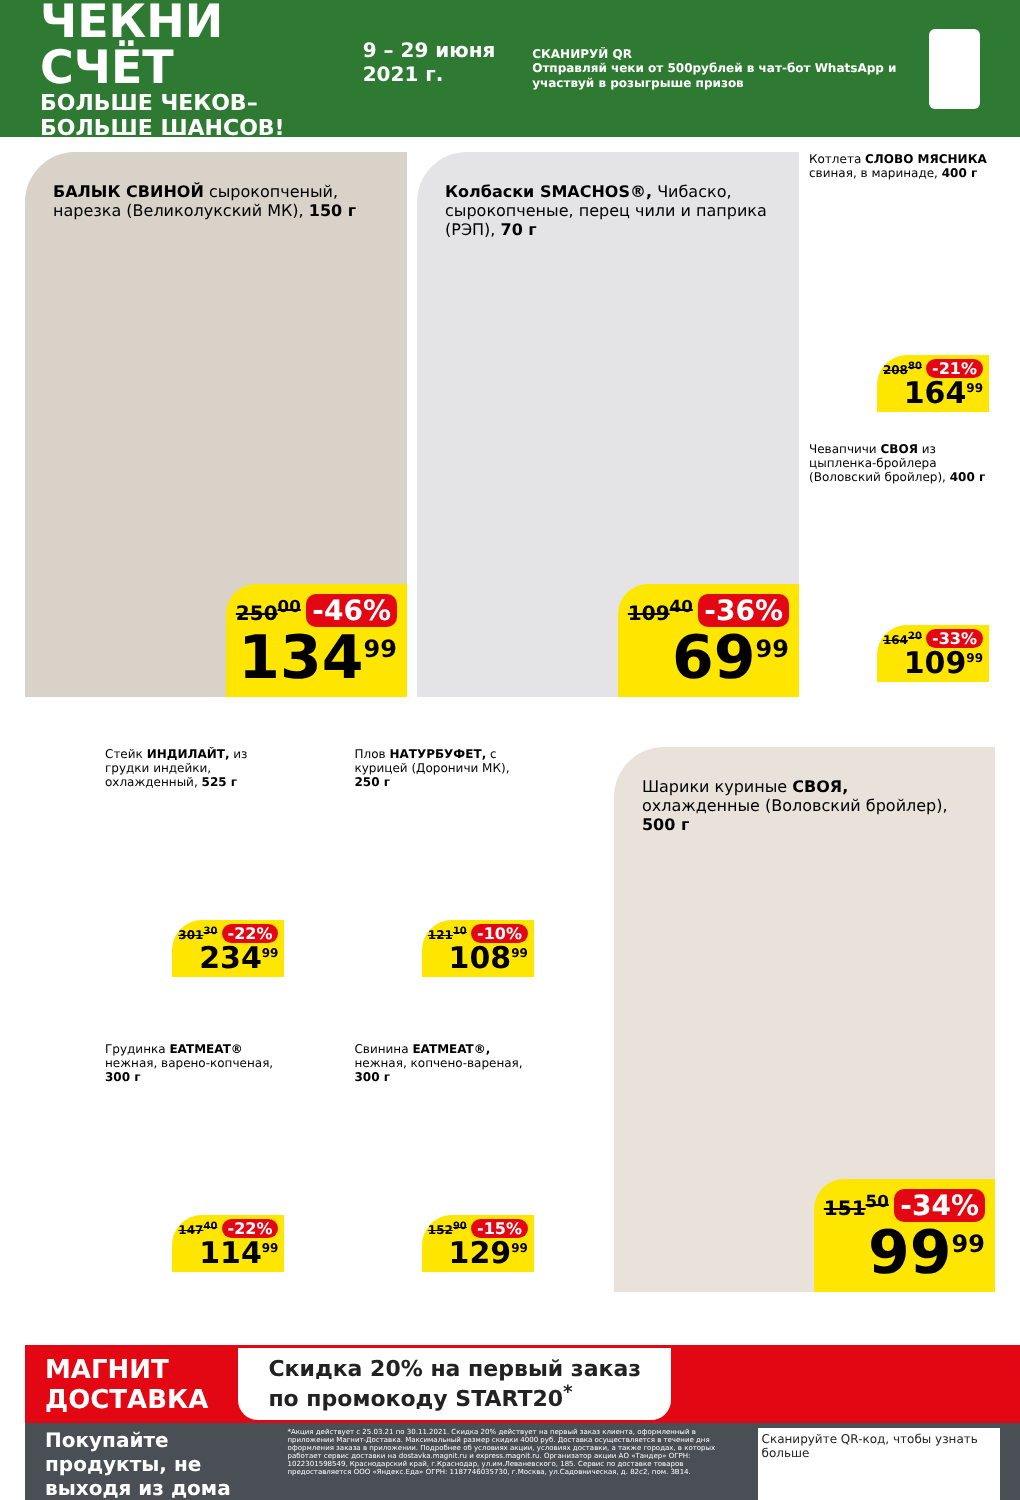ЧЕКНИ СЧЁТ
БОЛЬШЕ ЧЕКОВ–БОЛЬШЕ ШАНСОВ!
9 – 29 июня 2021 г.
СКАНИРУЙ QR
Отправляй чеки от 500рублей в чат-бот WhatsApp и участвуй в розыгрыше призов
БАЛЫК СВИНОЙ сырокопченый, нарезка (Великолукский МК), 150 г
250<sup>00</sup> -46%
134<sup>99</sup>
Колбаски SMACHOS®, Чибаско, сырокопченые, перец чили и паприка (РЭП), 70 г
109<sup>40</sup> -36%
69<sup>99</sup>
Котлета СЛОВО МЯСНИКА свиная, в маринаде, 400 г
208<sup>80</sup> -21%
164<sup>99</sup>
Чевапчичи СВОЯ из цыпленка-бройлера (Воловский бройлер), 400 г
164<sup>20</sup> -33%
109<sup>99</sup>
Стейк ИНДИЛАЙТ, из грудки индейки, охлажденный, 525 г
301<sup>30</sup> -22%
234<sup>99</sup>
Грудинка EATMEAT® нежная, варено-копченая, 300 г
147<sup>40</sup> -22%
114<sup>99</sup>
Плов НАТУРБУФЕТ, с курицей (Дороничи МК), 250 г
121<sup>10</sup> -10%
108<sup>99</sup>
Свинина EATMEAT®, нежная, копчено-вареная, 300 г
152<sup>90</sup> -15%
129<sup>99</sup>
Шарики куриные СВОЯ, охлажденные (Воловский бройлер), 500 г
151<sup>50</sup> -34%
99<sup>99</sup>
МАГНИТ
ДОСТАВКА
Скидка 20% на первый заказ
по промокоду START20<sup>*</sup>
Покупайте продукты, не выходя из дома
*Акция действует с 25.03.21 по 30.11.2021. Скидка 20% действует на первый заказ клиента, оформленный в приложении Магнит-Доставка. Максимальный размер скидки 4000 руб. Доставка осуществляется в течение дня оформления заказа в приложении. Подробнее об условиях акции, условиях доставки, а также городах, в которых работает сервис доставки на dostavka.magnit.ru и express.magnit.ru. Организатор акции АО «Тандер» ОГРН: 1022301598549, Краснодарский край, г.Краснодар, ул.им.Леваневского, 185. Сервис по доставке товаров предоставляется ООО «Яндекс.Еда» ОГРН: 1187746035730, г.Москва, ул.Садовническая, д. 82с2, пом. 3В14.
Сканируйте QR-код, чтобы узнать больше